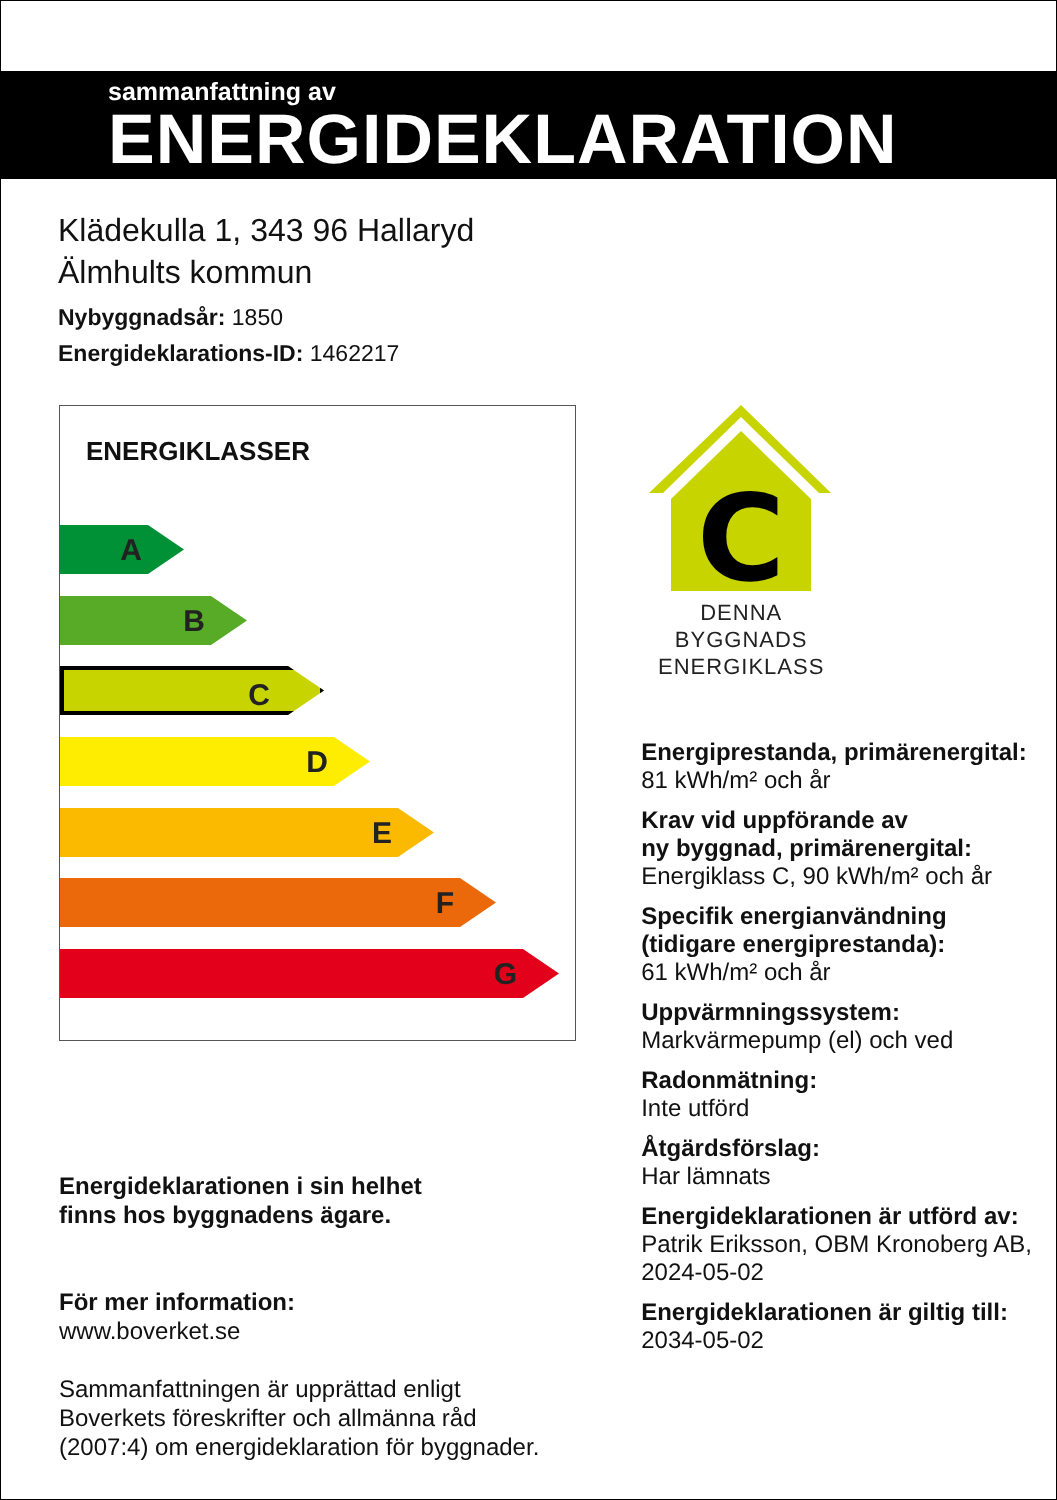sammanfattning av
ENERGIDEKLARATION
Klädekulla 1, 343 96 Hallaryd
Älmhults kommun
Nybyggnadsår: 1850
Energideklarations-ID: 1462217
ENERGIKLASSER
A
B
C
D
E
F
G
Energideklarationen i sin helhet
finns hos byggnadens ägare.
För mer information:
www.boverket.se
Sammanfattningen är upprättad enligt
Boverkets föreskrifter och allmänna råd
(2007:4) om energideklaration för byggnader.
C
DENNA BYGGNADS
ENERGIKLASS
Energiprestanda, primärenergital:
81 kWh/m² och år
Krav vid uppförande av
ny byggnad, primärenergital:
Energiklass C, 90 kWh/m² och år
Specifik energianvändning
(tidigare energiprestanda):
61 kWh/m² och år
Uppvärmningssystem:
Markvärmepump (el) och ved
Radonmätning:
Inte utförd
Åtgärdsförslag:
Har lämnats
Energideklarationen är utförd av:
Patrik Eriksson, OBM Kronoberg AB,
2024-05-02
Energideklarationen är giltig till:
2034-05-02